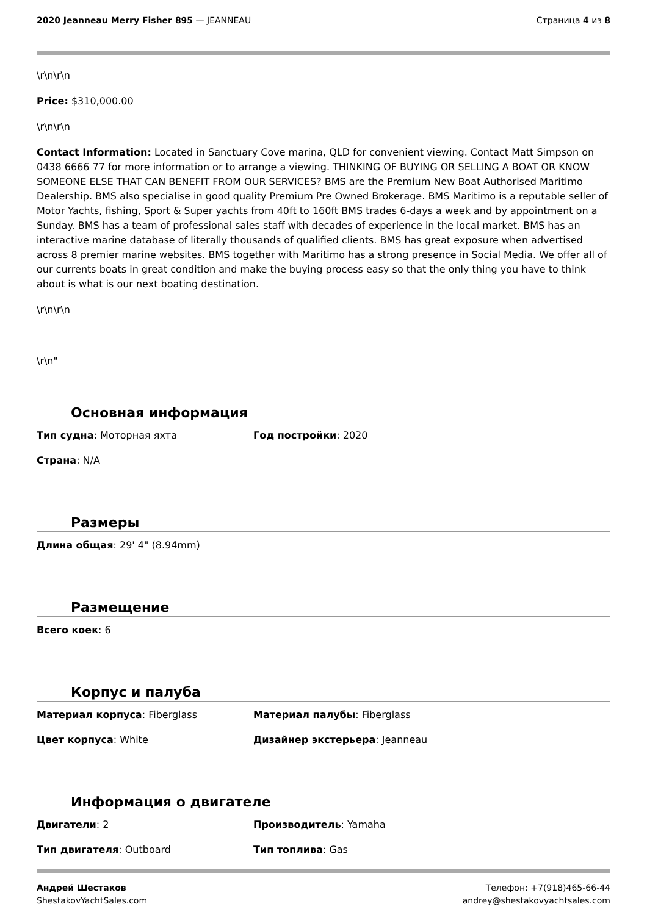2020 Jeanneau Merry Fisher 895 — JEANNEAU
Страница 4 из 8
\r\n\r\n
Price: $310,000.00
\r\n\r\n
Contact Information: Located in Sanctuary Cove marina, QLD for convenient viewing. Contact Matt Simpson on 0438 6666 77 for more information or to arrange a viewing. THINKING OF BUYING OR SELLING A BOAT OR KNOW SOMEONE ELSE THAT CAN BENEFIT FROM OUR SERVICES? BMS are the Premium New Boat Authorised Maritimo Dealership. BMS also specialise in good quality Premium Pre Owned Brokerage. BMS Maritimo is a reputable seller of Motor Yachts, fishing, Sport & Super yachts from 40ft to 160ft BMS trades 6-days a week and by appointment on a Sunday. BMS has a team of professional sales staff with decades of experience in the local market. BMS has an interactive marine database of literally thousands of qualified clients. BMS has great exposure when advertised across 8 premier marine websites. BMS together with Maritimo has a strong presence in Social Media. We offer all of our currents boats in great condition and make the buying process easy so that the only thing you have to think about is what is our next boating destination.
\r\n\r\n
\r\n"
Основная информация
Тип судна: Моторная яхта Год постройки: 2020
Страна: N/A
Размеры
Длина общая: 29' 4" (8.94mm)
Размещение
Всего коек: 6
Корпус и палуба
Материал корпуса: Fiberglass Материал палубы: Fiberglass
Цвет корпуса: White Дизайнер экстерьера: Jeanneau
Информация о двигателе
Двигатели: 2 Производитель: Yamaha
Тип двигателя: Outboard Тип топлива: Gas
Андрей Шестаков
ShestakovYachtSales.com
Телефон: +7(918)465-66-44
andrey@shestakovyachtsales.com